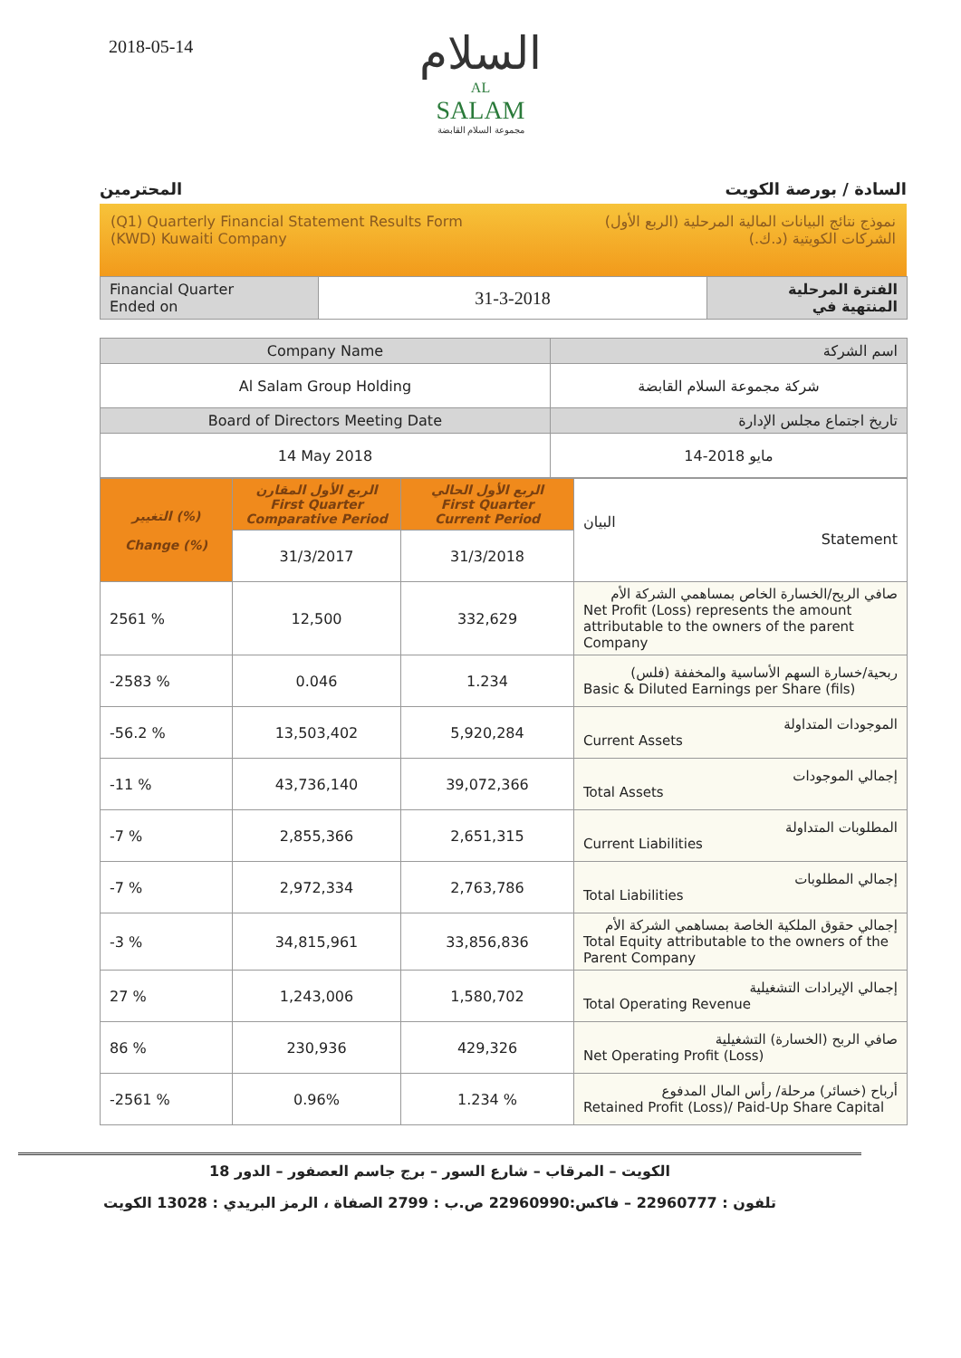2018-05-14
السلام
AL
SALAM
مجموعة السلام القابضة
المحترمين السادة / بورصة الكويت
(Q1) Quarterly Financial Statement Results Form
(KWD) Kuwaiti Company
نموذج نتائج البيانات المالية المرحلية (الربع الأول)
الشركات الكويتية (د.ك.)
| Financial Quarter Ended on | 31-3-2018 | الفترة المرحلية المنتهية في |
| Company Name | اسم الشركة |
| --- | --- |
| Al Salam Group Holding | شركة مجموعة السلام القابضة |
| Board of Directors Meeting Date | تاريخ اجتماع مجلس الإدارة |
| 14 May 2018 | 14-مايو 2018 |
| التغيير (%) Change (%) | الربع الأول المقارن First Quarter Comparative Period | الربع الأول الحالي First Quarter Current Period | البيان Statement |
| | 31/3/2017 | 31/3/2018 | |
| 2561 % | 12,500 | 332,629 | صافي الربح/الخسارة الخاص بمساهمي الشركة الأم Net Profit (Loss) represents the amount attributable to the owners of the parent Company |
| -2583 % | 0.046 | 1.234 | ربحية/خسارة السهم الأساسية والمخففة (فلس) Basic & Diluted Earnings per Share (fils) |
| -56.2 % | 13,503,402 | 5,920,284 | الموجودات المتداولة Current Assets |
| -11 % | 43,736,140 | 39,072,366 | إجمالي الموجودات Total Assets |
| -7 % | 2,855,366 | 2,651,315 | المطلوبات المتداولة Current Liabilities |
| -7 % | 2,972,334 | 2,763,786 | إجمالي المطلوبات Total Liabilities |
| -3 % | 34,815,961 | 33,856,836 | إجمالي حقوق الملكية الخاصة بمساهمي الشركة الأم Total Equity attributable to the owners of the Parent Company |
| 27 % | 1,243,006 | 1,580,702 | إجمالي الإيرادات التشغيلية Total Operating Revenue |
| 86 % | 230,936 | 429,326 | صافي الربح (الخسارة) التشغيلية Net Operating Profit (Loss) |
| -2561 % | 0.96% | 1.234 % | أرباح (خسائر) مرحلة/ رأس المال المدفوع Retained Profit (Loss)/ Paid-Up Share Capital |
الكويت – المرقاب – شارع السور – برج جاسم العصفور – الدور 18
تلفون : 22960777 – فاكس:22960990 ص.ب : 2799 الصفاة ، الرمز البريدي : 13028 الكويت